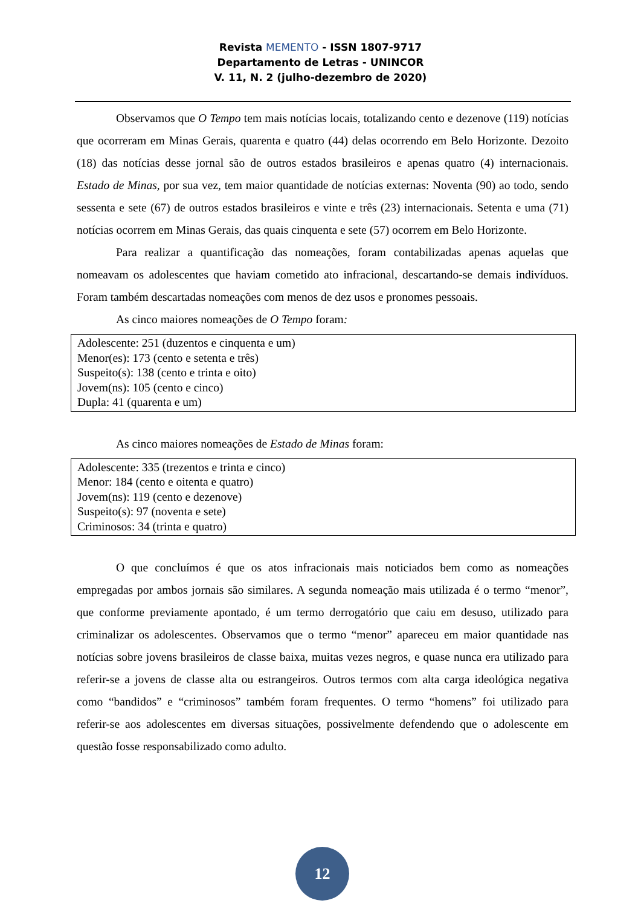Revista MEMENTO - ISSN 1807-9717
Departamento de Letras - UNINCOR
V. 11, N. 2 (julho-dezembro de 2020)
Observamos que O Tempo tem mais notícias locais, totalizando cento e dezenove (119) notícias que ocorreram em Minas Gerais, quarenta e quatro (44) delas ocorrendo em Belo Horizonte. Dezoito (18) das notícias desse jornal são de outros estados brasileiros e apenas quatro (4) internacionais. Estado de Minas, por sua vez, tem maior quantidade de notícias externas: Noventa (90) ao todo, sendo sessenta e sete (67) de outros estados brasileiros e vinte e três (23) internacionais. Setenta e uma (71) notícias ocorrem em Minas Gerais, das quais cinquenta e sete (57) ocorrem em Belo Horizonte.
Para realizar a quantificação das nomeações, foram contabilizadas apenas aquelas que nomeavam os adolescentes que haviam cometido ato infracional, descartando-se demais indivíduos. Foram também descartadas nomeações com menos de dez usos e pronomes pessoais.
As cinco maiores nomeações de O Tempo foram:
Adolescente: 251 (duzentos e cinquenta e um)
Menor(es): 173 (cento e setenta e três)
Suspeito(s): 138 (cento e trinta e oito)
Jovem(ns): 105 (cento e cinco)
Dupla: 41 (quarenta e um)
As cinco maiores nomeações de Estado de Minas foram:
Adolescente: 335 (trezentos e trinta e cinco)
Menor: 184 (cento e oitenta e quatro)
Jovem(ns): 119 (cento e dezenove)
Suspeito(s): 97 (noventa e sete)
Criminosos: 34 (trinta e quatro)
O que concluímos é que os atos infracionais mais noticiados bem como as nomeações empregadas por ambos jornais são similares. A segunda nomeação mais utilizada é o termo “menor”, que conforme previamente apontado, é um termo derrogatório que caiu em desuso, utilizado para criminalizar os adolescentes. Observamos que o termo “menor” apareceu em maior quantidade nas notícias sobre jovens brasileiros de classe baixa, muitas vezes negros, e quase nunca era utilizado para referir-se a jovens de classe alta ou estrangeiros. Outros termos com alta carga ideológica negativa como “bandidos” e “criminosos” também foram frequentes. O termo “homens” foi utilizado para referir-se aos adolescentes em diversas situações, possivelmente defendendo que o adolescente em questão fosse responsabilizado como adulto.
12